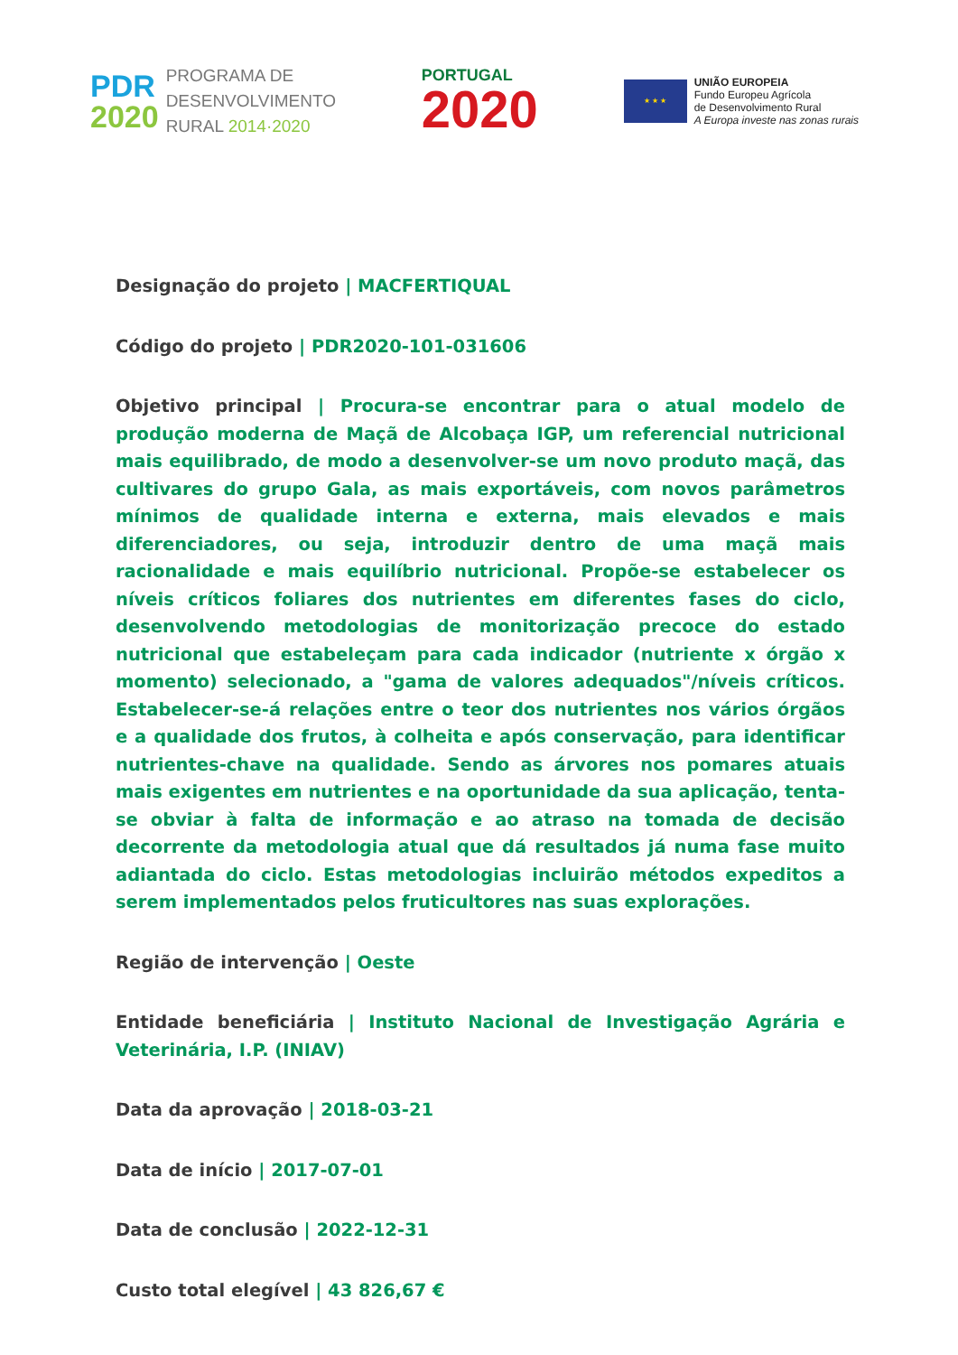PDR
2020
PROGRAMA DE
DESENVOLVIMENTO
RURAL 2014·2020
PORTUGAL
2020
★ ★ ★
UNIÃO EUROPEIA
Fundo Europeu Agrícola
de Desenvolvimento Rural
A Europa investe nas zonas rurais
Designação do projeto | MACFERTIQUAL
Código do projeto | PDR2020-101-031606
Objetivo principal | Procura-se encontrar para o atual modelo de produção moderna de Maçã de Alcobaça IGP, um referencial nutricional mais equilibrado, de modo a desenvolver-se um novo produto maçã, das cultivares do grupo Gala, as mais exportáveis, com novos parâmetros mínimos de qualidade interna e externa, mais elevados e mais diferenciadores, ou seja, introduzir dentro de uma maçã mais racionalidade e mais equilíbrio nutricional. Propõe-se estabelecer os níveis críticos foliares dos nutrientes em diferentes fases do ciclo, desenvolvendo metodologias de monitorização precoce do estado nutricional que estabeleçam para cada indicador (nutriente x órgão x momento) selecionado, a "gama de valores adequados"/níveis críticos. Estabelecer-se-á relações entre o teor dos nutrientes nos vários órgãos e a qualidade dos frutos, à colheita e após conservação, para identificar nutrientes-chave na qualidade. Sendo as árvores nos pomares atuais mais exigentes em nutrientes e na oportunidade da sua aplicação, tenta-se obviar à falta de informação e ao atraso na tomada de decisão decorrente da metodologia atual que dá resultados já numa fase muito adiantada do ciclo. Estas metodologias incluirão métodos expeditos a serem implementados pelos fruticultores nas suas explorações.
Região de intervenção | Oeste
Entidade beneficiária | Instituto Nacional de Investigação Agrária e Veterinária, I.P. (INIAV)
Data da aprovação | 2018-03-21
Data de início | 2017-07-01
Data de conclusão | 2022-12-31
Custo total elegível | 43 826,67 €